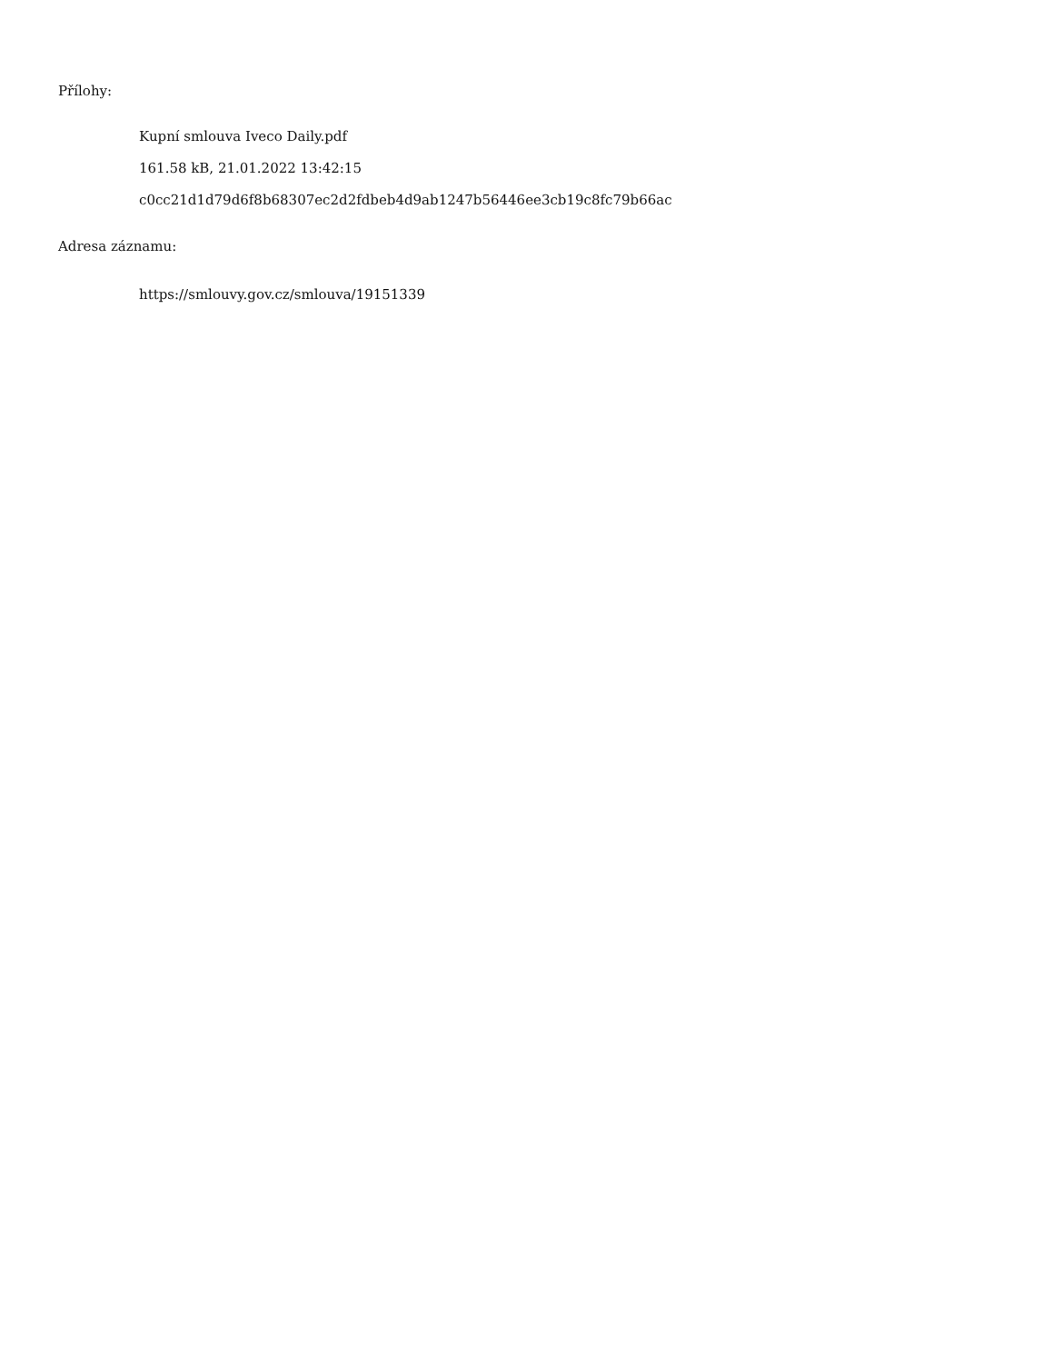Přílohy:
Kupní smlouva Iveco Daily.pdf
161.58 kB, 21.01.2022 13:42:15
c0cc21d1d79d6f8b68307ec2d2fdbeb4d9ab1247b56446ee3cb19c8fc79b66ac
Adresa záznamu:
https://smlouvy.gov.cz/smlouva/19151339